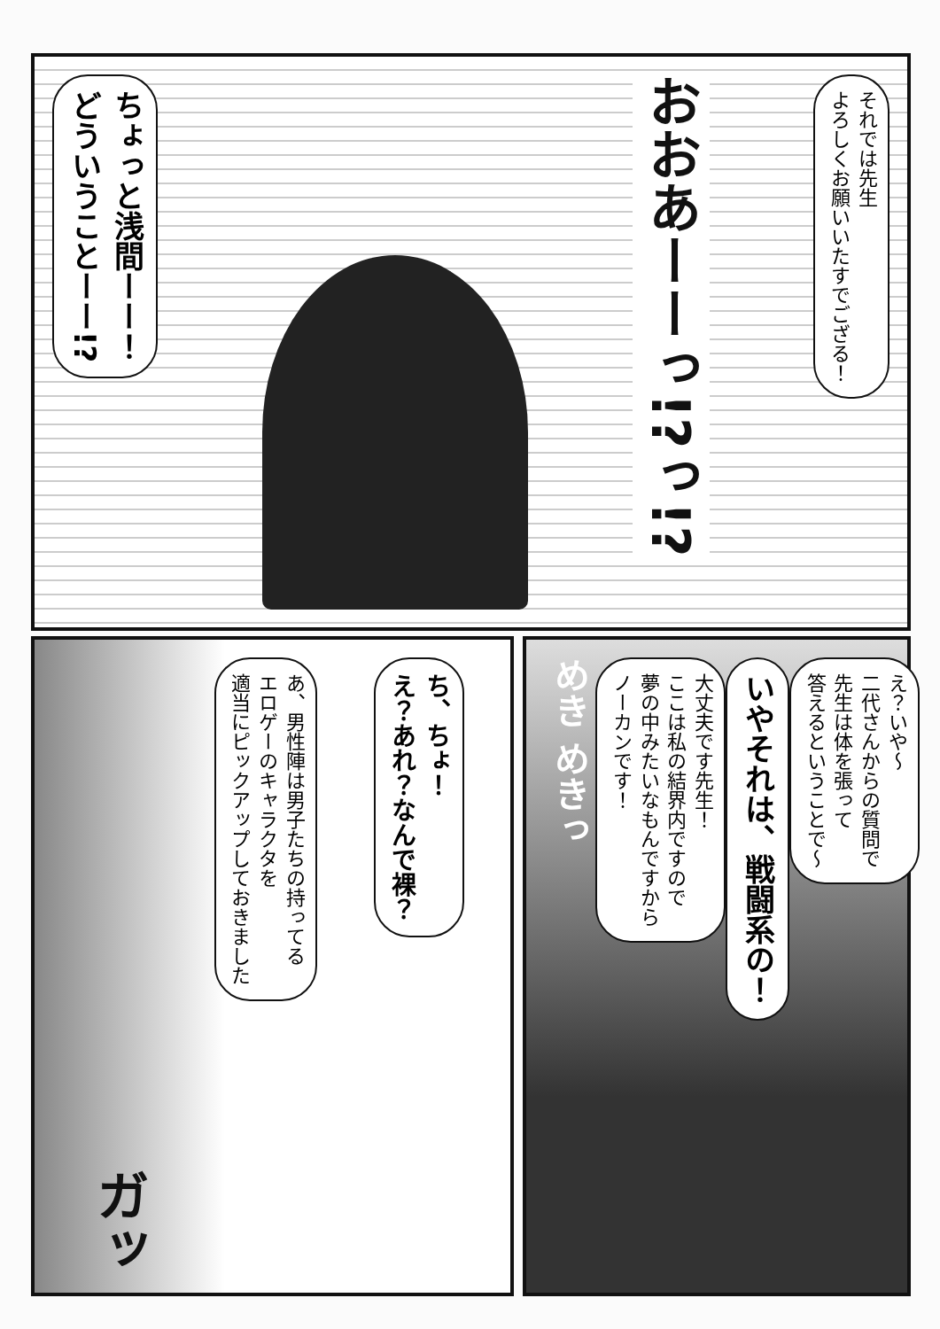それでは先生
よろしくお願いいたすでござる！
おおあーーっ!?っ!?
ちょっと浅間ーー！
どういうことーー!?
え？いや～
二代さんからの質問で
先生は体を張って
答えるということで～
いやそれは、戦闘系の！
大丈夫です先生！
ここは私の結界内ですので
夢の中みたいなもんですから
ノーカンです！
めき めきっ
ち、ちょ！
え？あれ？なんで裸？
あ、男性陣は男子たちの持ってる
エロゲーのキャラクタを
適当にピックアップしておきました
ガッ